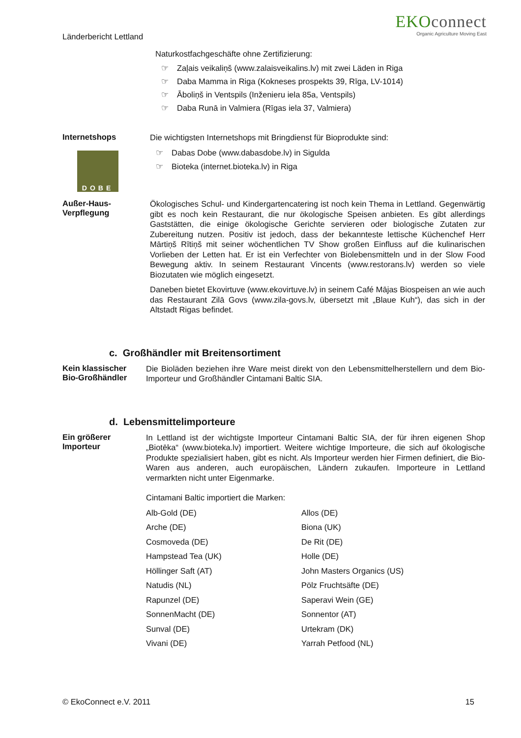Länderbericht Lettland
EKOconnect
Organic Agriculture Moving East
Naturkostfachgeschäfte ohne Zertifizierung:
☞ Zaļais veikaliņš (www.zalaisveikalins.lv) mit zwei Läden in Riga
☞ Daba Mamma in Riga (Kokneses prospekts 39, Rīga, LV-1014)
☞ Āboliņš in Ventspils (Inženieru iela 85a, Ventspils)
☞ Daba Runā in Valmiera (Rīgas iela 37, Valmiera)
Internetshops
DOBE
Die wichtigsten Internetshops mit Bringdienst für Bioprodukte sind:
☞ Dabas Dobe (www.dabasdobe.lv) in Sigulda
☞ Bioteka (internet.bioteka.lv) in Riga
Außer-Haus-
Verpflegung
Ökologisches Schul- und Kindergartencatering ist noch kein Thema in Lettland. Gegenwärtig gibt es noch kein Restaurant, die nur ökologische Speisen anbieten. Es gibt allerdings Gaststätten, die einige ökologische Gerichte servieren oder biologische Zutaten zur Zubereitung nutzen. Positiv ist jedoch, dass der bekannteste lettische Küchenchef Herr Mārtiņš Rītiņš mit seiner wöchentlichen TV Show großen Einfluss auf die kulinarischen Vorlieben der Letten hat. Er ist ein Verfechter von Biolebensmitteln und in der Slow Food Bewegung aktiv. In seinem Restaurant Vincents (www.restorans.lv) werden so viele Biozutaten wie möglich eingesetzt.
Daneben bietet Ekovirtuve (www.ekovirtuve.lv) in seinem Café Mājas Biospeisen an wie auch das Restaurant Zilā Govs (www.zila-govs.lv, übersetzt mit „Blaue Kuh“), das sich in der Altstadt Rigas befindet.
c. Großhändler mit Breitensortiment
Kein klassischer
Bio-Großhändler
Die Bioläden beziehen ihre Ware meist direkt von den Lebensmittelherstellern und dem Bio-Importeur und Großhändler Cintamani Baltic SIA.
d. Lebensmittelimporteure
Ein größerer
Importeur
In Lettland ist der wichtigste Importeur Cintamani Baltic SIA, der für ihren eigenen Shop „Biotēka“ (www.bioteka.lv) importiert. Weitere wichtige Importeure, die sich auf ökologische Produkte spezialisiert haben, gibt es nicht. Als Importeur werden hier Firmen definiert, die Bio-Waren aus anderen, auch europäischen, Ländern zukaufen. Importeure in Lettland vermarkten nicht unter Eigenmarke.
Cintamani Baltic importiert die Marken:
| Alb-Gold (DE) | Allos (DE) |
| Arche (DE) | Biona (UK) |
| Cosmoveda (DE) | De Rit (DE) |
| Hampstead Tea (UK) | Holle (DE) |
| Höllinger Saft (AT) | John Masters Organics (US) |
| Natudis (NL) | Pölz Fruchtsäfte (DE) |
| Rapunzel (DE) | Saperavi Wein (GE) |
| SonnenMacht (DE) | Sonnentor (AT) |
| Sunval (DE) | Urtekram (DK) |
| Vivani (DE) | Yarrah Petfood (NL) |
© EkoConnect e.V. 2011 15